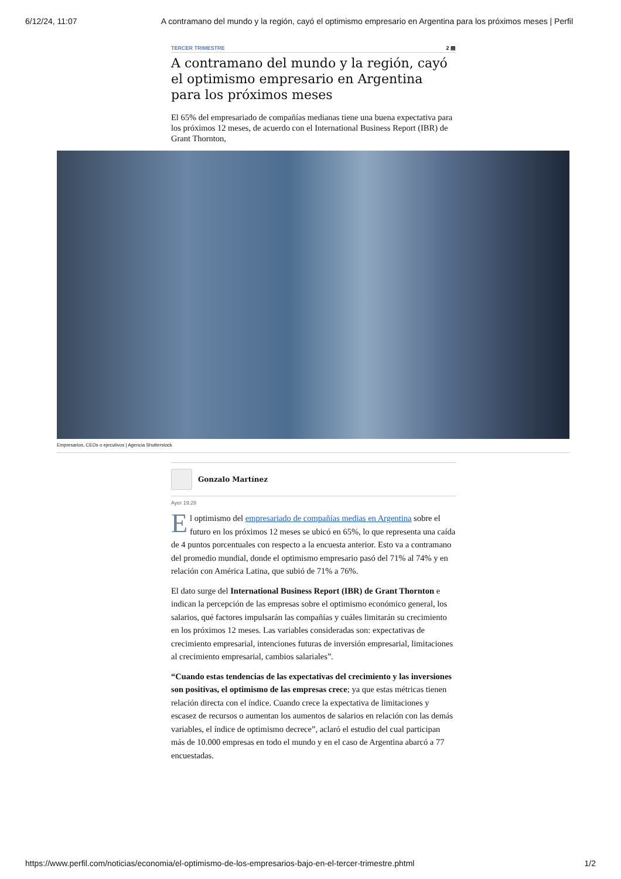6/12/24, 11:07 A contramano del mundo y la región, cayó el optimismo empresario en Argentina para los próximos meses | Perfil
TERCER TRIMESTRE 2 ▤
A contramano del mundo y la región, cayó el optimismo empresario en Argentina para los próximos meses
El 65% del empresariado de compañías medianas tiene una buena expectativa para los próximos 12 meses, de acuerdo con el International Business Report (IBR) de Grant Thornton,
Empresarios, CEOs o ejecutivos | Agencia Shutterstock
Gonzalo Martínez
Ayer 19:28
El optimismo del empresariado de compañías medias en Argentina sobre el futuro en los próximos 12 meses se ubicó en 65%, lo que representa una caída de 4 puntos porcentuales con respecto a la encuesta anterior. Esto va a contramano del promedio mundial, donde el optimismo empresario pasó del 71% al 74% y en relación con América Latina, que subió de 71% a 76%.
El dato surge del International Business Report (IBR) de Grant Thornton e indican la percepción de las empresas sobre el optimismo económico general, los salarios, qué factores impulsarán las compañías y cuáles limitarán su crecimiento en los próximos 12 meses. Las variables consideradas son: expectativas de crecimiento empresarial, intenciones futuras de inversión empresarial, limitaciones al crecimiento empresarial, cambios salariales”.
“Cuando estas tendencias de las expectativas del crecimiento y las inversiones son positivas, el optimismo de las empresas crece; ya que estas métricas tienen relación directa con el índice. Cuando crece la expectativa de limitaciones y escasez de recursos o aumentan los aumentos de salarios en relación con las demás variables, el índice de optimismo decrece”, aclaró el estudio del cual participan más de 10.000 empresas en todo el mundo y en el caso de Argentina abarcó a 77 encuestadas.
https://www.perfil.com/noticias/economia/el-optimismo-de-los-empresarios-bajo-en-el-tercer-trimestre.phtml 1/2